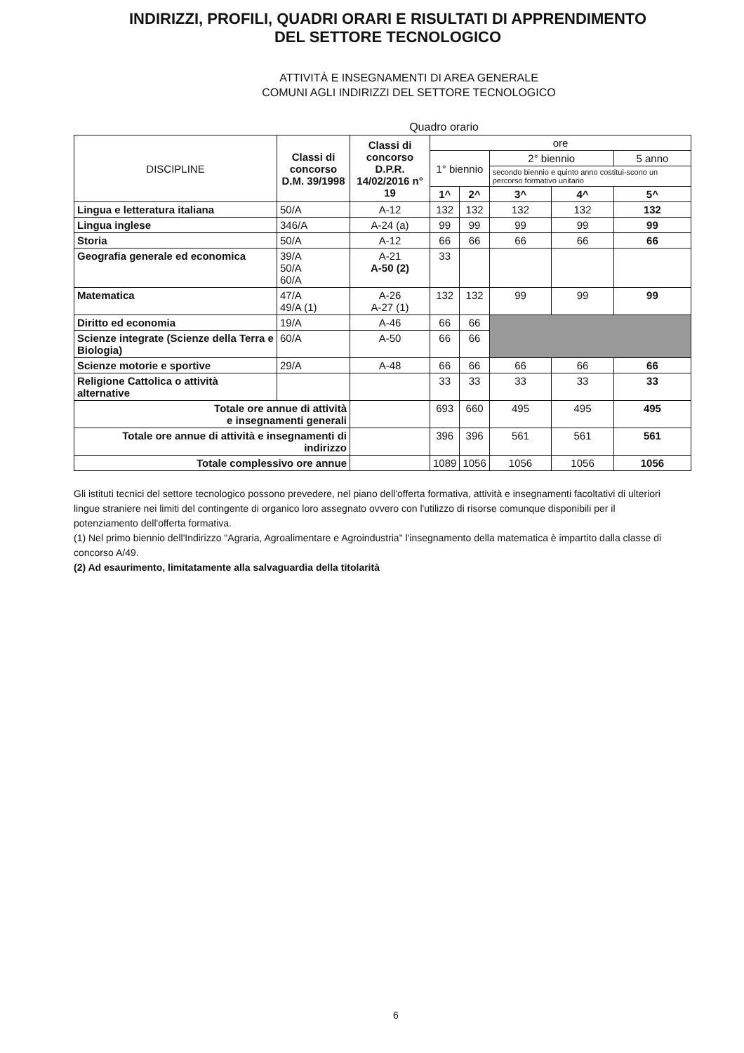INDIRIZZI, PROFILI, QUADRI ORARI E RISULTATI DI APPRENDIMENTO
DEL SETTORE TECNOLOGICO
ATTIVITÀ E INSEGNAMENTI DI AREA GENERALE
COMUNI AGLI INDIRIZZI DEL SETTORE TECNOLOGICO
Quadro orario
| DISCIPLINE | Classi di concorso D.M. 39/1998 | Classi di concorso D.P.R. 14/02/2016 n° 19 | ore | | | | |
| --- | --- | --- | --- | --- | --- | --- | --- |
| | | | 1° biennio | | 2° biennio | | 5 anno |
| | | | | | secondo biennio e quinto anno costitui-scono un percorso formativo unitario | | |
| | | | 1^ | 2^ | 3^ | 4^ | 5^ |
| Lingua e letteratura italiana | 50/A | A-12 | 132 | 132 | 132 | 132 | 132 |
| Lingua inglese | 346/A | A-24 (a) | 99 | 99 | 99 | 99 | 99 |
| Storia | 50/A | A-12 | 66 | 66 | 66 | 66 | 66 |
| Geografia generale ed economica | 39/A 50/A 60/A | A-21 A-50 (2) | 33 | | | | |
| Matematica | 47/A 49/A (1) | A-26 A-27 (1) | 132 | 132 | 99 | 99 | 99 |
| Diritto ed economia | 19/A | A-46 | 66 | 66 | | | |
| Scienze integrate (Scienze della Terra e Biologia) | 60/A | A-50 | 66 | 66 | | | |
| Scienze motorie e sportive | 29/A | A-48 | 66 | 66 | 66 | 66 | 66 |
| Religione Cattolica o attività alternative | | | 33 | 33 | 33 | 33 | 33 |
| Totale ore annue di attività e insegnamenti generali | | | 693 | 660 | 495 | 495 | 495 |
| Totale ore annue di attività e insegnamenti di indirizzo | | | 396 | 396 | 561 | 561 | 561 |
| Totale complessivo ore annue | | | 1089 | 1056 | 1056 | 1056 | 1056 |
Gli istituti tecnici del settore tecnologico possono prevedere, nel piano dell'offerta formativa, attività e insegnamenti facoltativi di ulteriori lingue straniere nei limiti del contingente di organico loro assegnato ovvero con l'utilizzo di risorse comunque disponibili per il potenziamento dell'offerta formativa.
(1) Nel primo biennio dell'Indirizzo "Agraria, Agroalimentare e Agroindustria" l'insegnamento della matematica è impartito dalla classe di concorso A/49.
(2) Ad esaurimento, limitatamente alla salvaguardia della titolarità
6